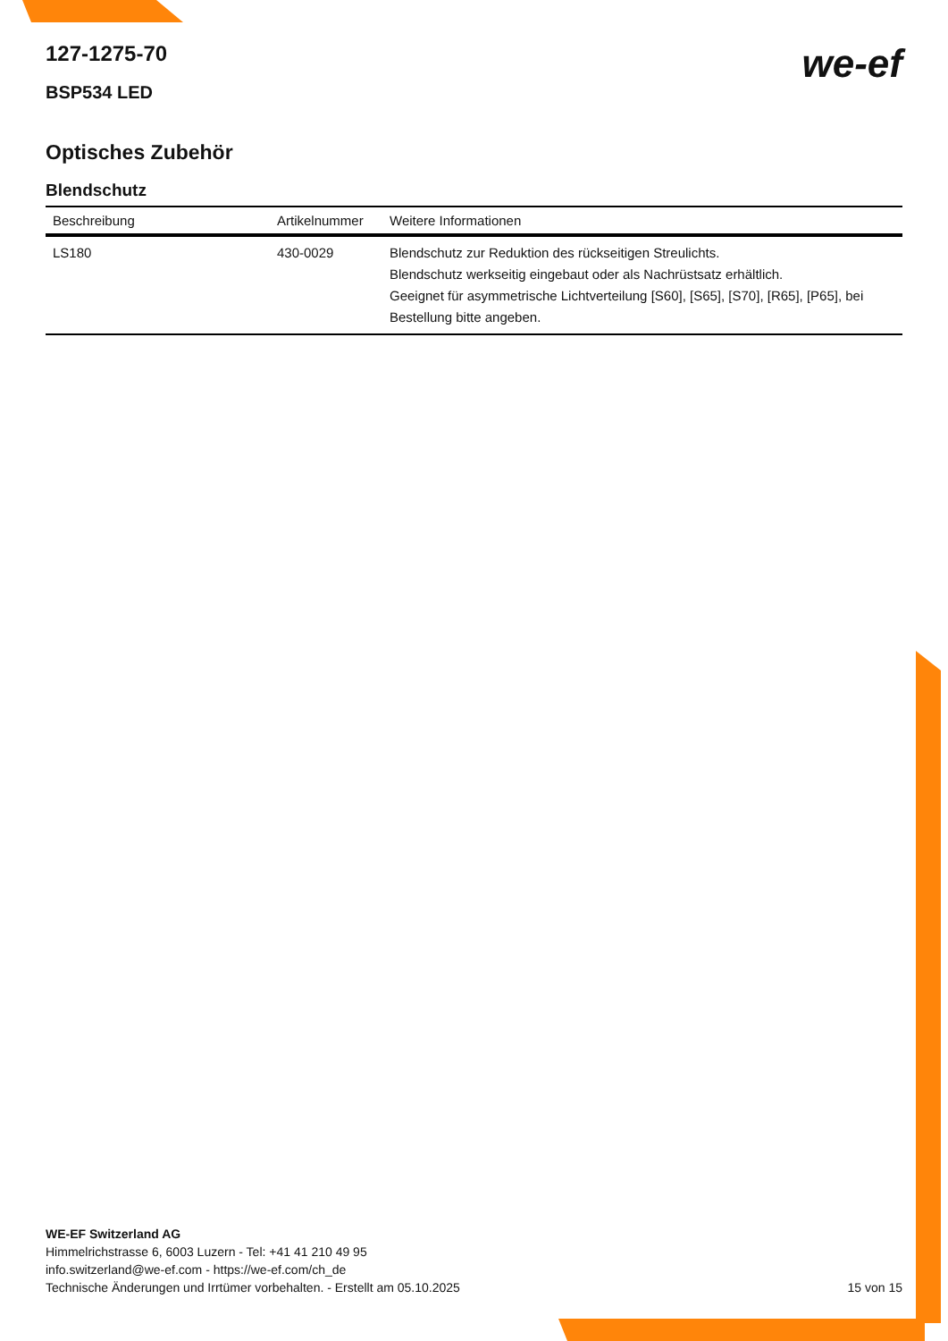we-ef
127-1275-70
BSP534 LED
Optisches Zubehör
Blendschutz
| Beschreibung | Artikelnummer | Weitere Informationen |
| --- | --- | --- |
| LS180 | 430-0029 | Blendschutz zur Reduktion des rückseitigen Streulichts. Blendschutz werkseitig eingebaut oder als Nachrüstsatz erhältlich. Geeignet für asymmetrische Lichtverteilung [S60], [S65], [S70], [R65], [P65], bei Bestellung bitte angeben. |
WE-EF Switzerland AG
Himmelrichstrasse 6, 6003 Luzern - Tel: +41 41 210 49 95
info.switzerland@we-ef.com - https://we-ef.com/ch_de
15 von 15 Technische Änderungen und Irrtümer vorbehalten. - Erstellt am 05.10.2025